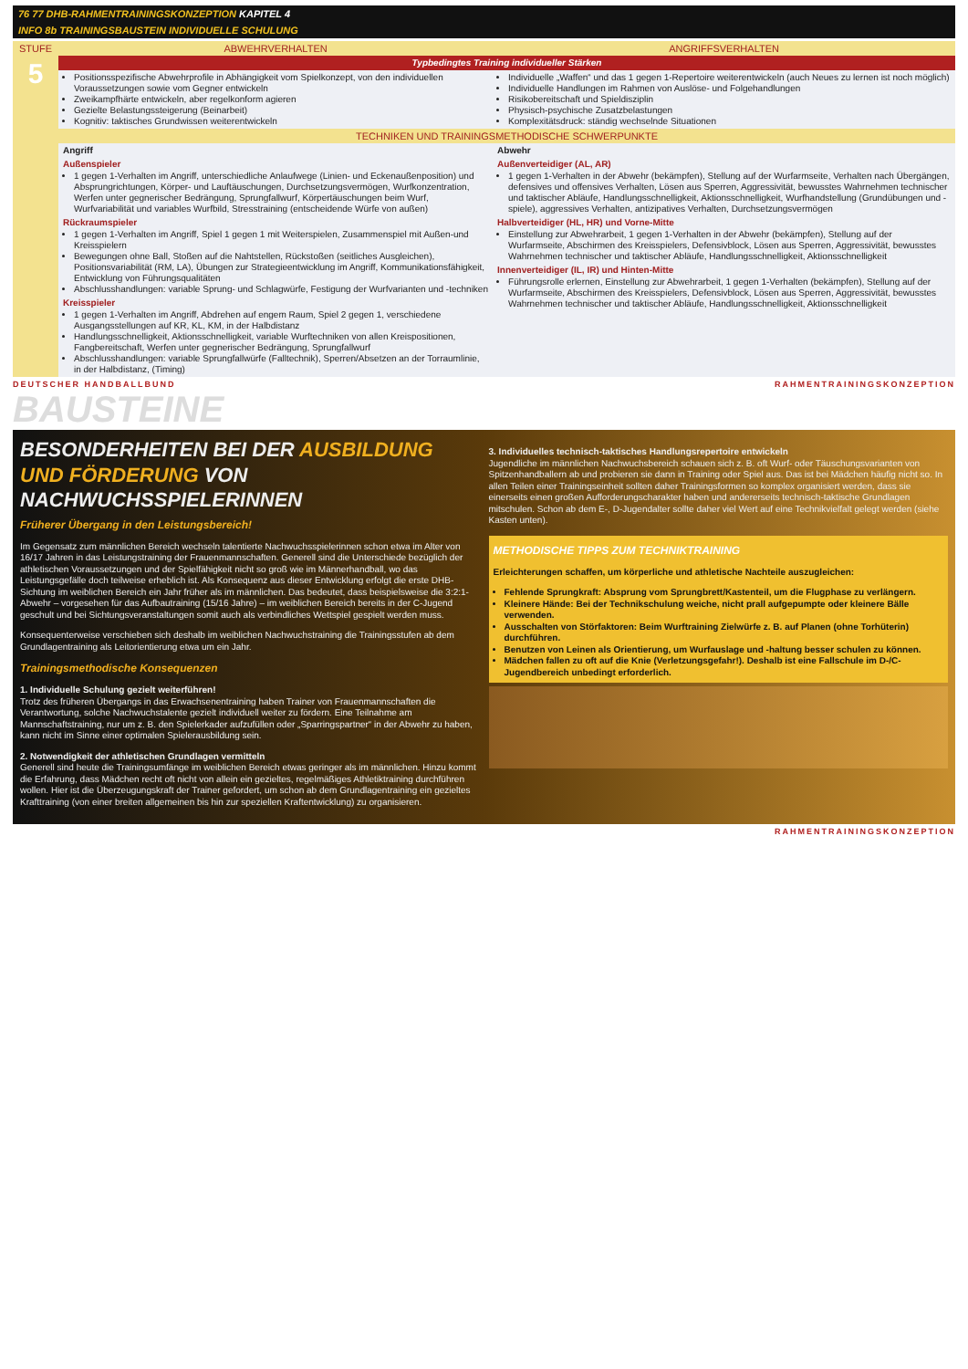76 77 DHB-RAHMENTRAININGSKONZEPTION KAPITEL 4
INFO 8b TRAININGSBAUSTEIN INDIVIDUELLE SCHULUNG
| STUFE | ABWEHRVERHALTEN | ANGRIFFSVERHALTEN |
| --- | --- | --- |
| 5 | Typbedingtes Training individueller Stärken | |
| | Positionsspezifische Abwehrprofile in Abhängigkeit vom Spielkonzept, von den individuellen Voraussetzungen sowie vom Gegner entwickeln Zweikampfhärte entwickeln, aber regelkonform agieren Gezielte Belastungssteigerung (Beinarbeit) Kognitiv: taktisches Grundwissen weiterentwickeln | Individuelle „Waffen“ und das 1 gegen 1-Repertoire weiterentwickeln (auch Neues zu lernen ist noch möglich) Individuelle Handlungen im Rahmen von Auslöse- und Folgehandlungen Risikobereitschaft und Spieldisziplin Physisch-psychische Zusatzbelastungen Komplexitätsdruck: ständig wechselnde Situationen |
| | TECHNIKEN UND TRAININGSMETHODISCHE SCHWERPUNKTE | |
| | Angriff Außenspieler 1 gegen 1-Verhalten im Angriff, unterschiedliche Anlaufwege (Linien- und Eckenaußenposition) und Absprungrichtungen, Körper- und Lauftäuschungen, Durchsetzungsvermögen, Wurfkonzentration, Werfen unter gegnerischer Bedrängung, Sprungfallwurf, Körpertäuschungen beim Wurf, Wurfvariabilität und variables Wurfbild, Stresstraining (entscheidende Würfe von außen) Rückraumspieler 1 gegen 1-Verhalten im Angriff, Spiel 1 gegen 1 mit Weiterspielen, Zusammenspiel mit Außen-und Kreisspielern Bewegungen ohne Ball, Stoßen auf die Nahtstellen, Rückstoßen (seitliches Ausgleichen), Positionsvariabilität (RM, LA), Übungen zur Strategieentwicklung im Angriff, Kommunikationsfähigkeit, Entwicklung von Führungsqualitäten Abschlusshandlungen: variable Sprung- und Schlagwürfe, Festigung der Wurfvarianten und -techniken Kreisspieler 1 gegen 1-Verhalten im Angriff, Abdrehen auf engem Raum, Spiel 2 gegen 1, verschiedene Ausgangsstellungen auf KR, KL, KM, in der Halbdistanz Handlungsschnelligkeit, Aktionsschnelligkeit, variable Wurftechniken von allen Kreispositionen, Fangbereitschaft, Werfen unter gegnerischer Bedrängung, Sprungfallwurf Abschlusshandlungen: variable Sprungfallwürfe (Falltechnik), Sperren/Absetzen an der Torraumlinie, in der Halbdistanz, (Timing) | Abwehr Außenverteidiger (AL, AR) 1 gegen 1-Verhalten in der Abwehr (bekämpfen), Stellung auf der Wurfarmseite, Verhalten nach Übergängen, defensives und offensives Verhalten, Lösen aus Sperren, Aggressivität, bewusstes Wahrnehmen technischer und taktischer Abläufe, Handlungsschnelligkeit, Aktionsschnelligkeit, Wurfhandstellung (Grundübungen und -spiele), aggressives Verhalten, antizipatives Verhalten, Durchsetzungsvermögen Halbverteidiger (HL, HR) und Vorne-Mitte Einstellung zur Abwehrarbeit, 1 gegen 1-Verhalten in der Abwehr (bekämpfen), Stellung auf der Wurfarmseite, Abschirmen des Kreisspielers, Defensivblock, Lösen aus Sperren, Aggressivität, bewusstes Wahrnehmen technischer und taktischer Abläufe, Handlungsschnelligkeit, Aktionsschnelligkeit Innenverteidiger (IL, IR) und Hinten-Mitte Führungsrolle erlernen, Einstellung zur Abwehrarbeit, 1 gegen 1-Verhalten (bekämpfen), Stellung auf der Wurfarmseite, Abschirmen des Kreisspielers, Defensivblock, Lösen aus Sperren, Aggressivität, bewusstes Wahrnehmen technischer und taktischer Abläufe, Handlungsschnelligkeit, Aktionsschnelligkeit |
DEUTSCHER HANDBALLBUND RAHMENTRAININGSKONZEPTION
BAUSTEINE
BESONDERHEITEN BEI DER AUSBILDUNG UND FÖRDERUNG VON NACHWUCHSSPIELERINNEN
Früherer Übergang in den Leistungsbereich!
Im Gegensatz zum männlichen Bereich wechseln talentierte Nachwuchsspielerinnen schon etwa im Alter von 16/17 Jahren in das Leistungstraining der Frauenmannschaften. Generell sind die Unterschiede bezüglich der athletischen Voraussetzungen und der Spielfähigkeit nicht so groß wie im Männerhandball, wo das Leistungsgefälle doch teilweise erheblich ist. Als Konsequenz aus dieser Entwicklung erfolgt die erste DHB-Sichtung im weiblichen Bereich ein Jahr früher als im männlichen. Das bedeutet, dass beispielsweise die 3:2:1-Abwehr – vorgesehen für das Aufbautraining (15/16 Jahre) – im weiblichen Bereich bereits in der C-Jugend geschult und bei Sichtungsveranstaltungen somit auch als verbindliches Wettspiel gespielt werden muss.
Konsequenterweise verschieben sich deshalb im weiblichen Nachwuchstraining die Trainingsstufen ab dem Grundlagentraining als Leitorientierung etwa um ein Jahr.
Trainingsmethodische Konsequenzen
1. Individuelle Schulung gezielt weiterführen!
Trotz des früheren Übergangs in das Erwachsenentraining haben Trainer von Frauenmannschaften die Verantwortung, solche Nachwuchstalente gezielt individuell weiter zu fördern. Eine Teilnahme am Mannschaftstraining, nur um z. B. den Spielerkader aufzufüllen oder „Sparringspartner“ in der Abwehr zu haben, kann nicht im Sinne einer optimalen Spielerausbildung sein.
2. Notwendigkeit der athletischen Grundlagen vermitteln
Generell sind heute die Trainingsumfänge im weiblichen Bereich etwas geringer als im männlichen. Hinzu kommt die Erfahrung, dass Mädchen recht oft nicht von allein ein gezieltes, regelmäßiges Athletiktraining durchführen wollen. Hier ist die Überzeugungskraft der Trainer gefordert, um schon ab dem Grundlagentraining ein gezieltes Krafttraining (von einer breiten allgemeinen bis hin zur speziellen Kraftentwicklung) zu organisieren.
3. Individuelles technisch-taktisches Handlungsrepertoire entwickeln
Jugendliche im männlichen Nachwuchsbereich schauen sich z. B. oft Wurf- oder Täuschungsvarianten von Spitzenhandballern ab und probieren sie dann in Training oder Spiel aus. Das ist bei Mädchen häufig nicht so. In allen Teilen einer Trainingseinheit sollten daher Trainingsformen so komplex organisiert werden, dass sie einerseits einen großen Aufforderungscharakter haben und andererseits technisch-taktische Grundlagen mitschulen. Schon ab dem E-, D-Jugendalter sollte daher viel Wert auf eine Technikvielfalt gelegt werden (siehe Kasten unten).
METHODISCHE TIPPS ZUM TECHNIKTRAINING
Erleichterungen schaffen, um körperliche und athletische Nachteile auszugleichen:
Fehlende Sprungkraft: Absprung vom Sprungbrett/Kastenteil, um die Flugphase zu verlängern.
Kleinere Hände: Bei der Technikschulung weiche, nicht prall aufgepumpte oder kleinere Bälle verwenden.
Ausschalten von Störfaktoren: Beim Wurftraining Zielwürfe z. B. auf Planen (ohne Torhüterin) durchführen.
Benutzen von Leinen als Orientierung, um Wurfauslage und -haltung besser schulen zu können.
Mädchen fallen zu oft auf die Knie (Verletzungsgefahr!). Deshalb ist eine Fallschule im D-/C-Jugendbereich unbedingt erforderlich.
RAHMENTRAININGSKONZEPTION